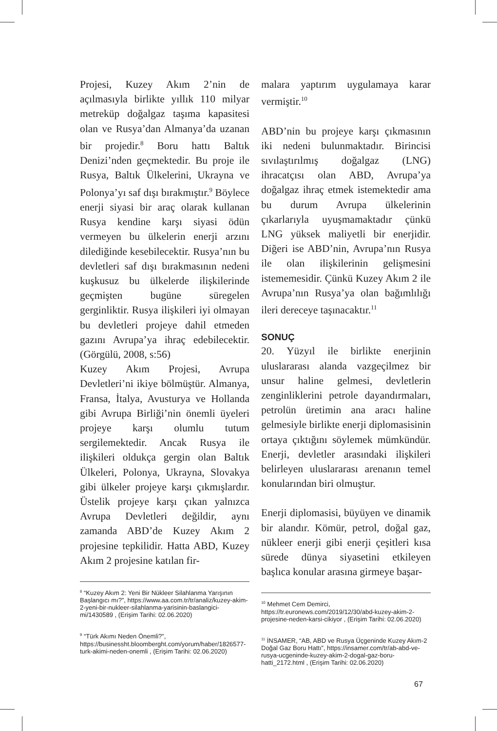Projesi, Kuzey Akım 2’nin de açılmasıyla birlikte yıllık 110 milyar metreküp doğalgaz taşıma kapasitesi olan ve Rusya’dan Almanya’da uzanan bir projedir.<sup>8</sup> Boru hattı Baltık Denizi’nden geçmektedir. Bu proje ile Rusya, Baltık Ülkelerini, Ukrayna ve Polonya’yı saf dışı bırakmıştır.<sup>9</sup> Böylece enerji siyasi bir araç olarak kullanan Rusya kendine karşı siyasi ödün vermeyen bu ülkelerin enerji arzını dilediğinde kesebilecektir. Rusya’nın bu devletleri saf dışı bırakmasının nedeni kuşkusuz bu ülkelerde ilişkilerinde geçmişten bugüne süregelen gerginliktir. Rusya ilişkileri iyi olmayan bu devletleri projeye dahil etmeden gazını Avrupa’ya ihraç edebilecektir. (Görgülü, 2008, s:56)
Kuzey Akım Projesi, Avrupa Devletleri’ni ikiye bölmüştür. Almanya, Fransa, İtalya, Avusturya ve Hollanda gibi Avrupa Birliği’nin önemli üyeleri projeye karşı olumlu tutum sergilemektedir. Ancak Rusya ile ilişkileri oldukça gergin olan Baltık Ülkeleri, Polonya, Ukrayna, Slovakya gibi ülkeler projeye karşı çıkmışlardır. Üstelik projeye karşı çıkan yalnızca Avrupa Devletleri değildir, aynı zamanda ABD’de Kuzey Akım 2 projesine tepkilidir. Hatta ABD, Kuzey Akım 2 projesine katılan fir-
<sup>8</sup> “Kuzey Akım 2: Yeni Bir Nükleer Silahlanma Yarışının Başlangıcı mı?”, https://www.aa.com.tr/tr/analiz/kuzey-akim-2-yeni-bir-nukleer-silahlanma-yarisinin-baslangici-mi/1430589 , (Erişim Tarihi: 02.06.2020)
<sup>9</sup> “Türk Akımı Neden Önemli?”, https://businessht.bloomberght.com/yorum/haber/1826577-turk-akimi-neden-onemli , (Erişim Tarihi: 02.06.2020)
malara yaptırım uygulamaya karar vermiştir.<sup>10</sup>
ABD’nin bu projeye karşı çıkmasının iki nedeni bulunmaktadır. Birincisi sıvılaştırılmış doğalgaz (LNG) ihracatçısı olan ABD, Avrupa’ya doğalgaz ihraç etmek istemektedir ama bu durum Avrupa ülkelerinin çıkarlarıyla uyuşmamaktadır çünkü LNG yüksek maliyetli bir enerjidir. Diğeri ise ABD’nin, Avrupa’nın Rusya ile olan ilişkilerinin gelişmesini istememesidir. Çünkü Kuzey Akım 2 ile Avrupa’nın Rusya’ya olan bağımlılığı ileri dereceye taşınacaktır.<sup>11</sup>
SONUÇ
20. Yüzyıl ile birlikte enerjinin uluslararası alanda vazgeçilmez bir unsur haline gelmesi, devletlerin zenginliklerini petrole dayandırmaları, petrolün üretimin ana aracı haline gelmesiyle birlikte enerji diplomasisinin ortaya çıktığını söylemek mümkündür. Enerji, devletler arasındaki ilişkileri belirleyen uluslararası arenanın temel konularından biri olmuştur.
Enerji diplomasisi, büyüyen ve dinamik bir alandır. Kömür, petrol, doğal gaz, nükleer enerji gibi enerji çeşitleri kısa sürede dünya siyasetini etkileyen başlıca konular arasına girmeye başar-
<sup>10</sup> Mehmet Cem Demirci, https://tr.euronews.com/2019/12/30/abd-kuzey-akim-2-projesine-neden-karsi-cikiyor , (Erişim Tarihi: 02.06.2020)
<sup>11</sup> İNSAMER, “AB, ABD ve Rusya Üçgeninde Kuzey Akım-2 Doğal Gaz Boru Hattı”, https://insamer.com/tr/ab-abd-ve-rusya-ucgeninde-kuzey-akim-2-dogal-gaz-boru-hatti_2172.html , (Erişim Tarihi: 02.06.2020)
67